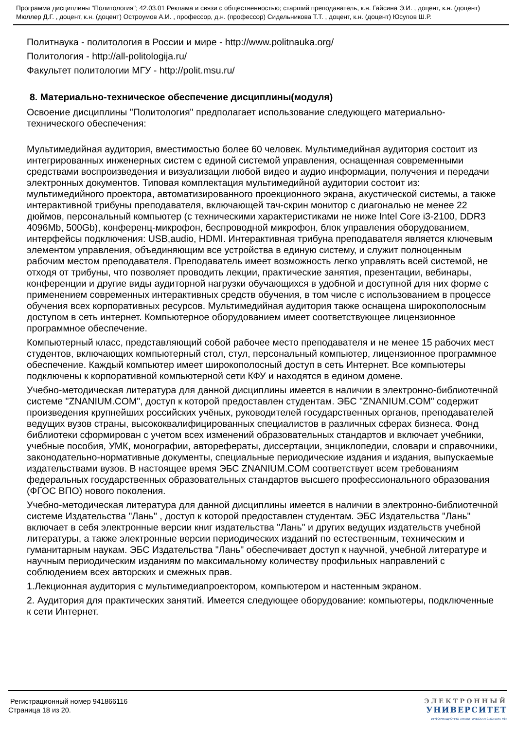Программа дисциплины "Политология"; 42.03.01 Реклама и связи с общественностью; старший преподаватель, к.н. Гайсина Э.И. , доцент, к.н. (доцент) Мюллер Д.Г. , доцент, к.н. (доцент) Остроумов А.И. , профессор, д.н. (профессор) Сидельникова Т.Т. , доцент, к.н. (доцент) Юсупов Ш.Р.
Политнаука - политология в России и мире - http://www.politnauka.org/
Политология - http://all-politologija.ru/
Факультет политологии МГУ - http://polit.msu.ru/
8. Материально-техническое обеспечение дисциплины(модуля)
Освоение дисциплины "Политология" предполагает использование следующего материально-технического обеспечения:
Мультимедийная аудитория, вместимостью более 60 человек. Мультимедийная аудитория состоит из интегрированных инженерных систем с единой системой управления, оснащенная современными средствами воспроизведения и визуализации любой видео и аудио информации, получения и передачи электронных документов. Типовая комплектация мультимедийной аудитории состоит из: мультимедийного проектора, автоматизированного проекционного экрана, акустической системы, а также интерактивной трибуны преподавателя, включающей тач-скрин монитор с диагональю не менее 22 дюймов, персональный компьютер (с техническими характеристиками не ниже Intel Core i3-2100, DDR3 4096Mb, 500Gb), конференц-микрофон, беспроводной микрофон, блок управления оборудованием, интерфейсы подключения: USB,audio, HDMI. Интерактивная трибуна преподавателя является ключевым элементом управления, объединяющим все устройства в единую систему, и служит полноценным рабочим местом преподавателя. Преподаватель имеет возможность легко управлять всей системой, не отходя от трибуны, что позволяет проводить лекции, практические занятия, презентации, вебинары, конференции и другие виды аудиторной нагрузки обучающихся в удобной и доступной для них форме с применением современных интерактивных средств обучения, в том числе с использованием в процессе обучения всех корпоративных ресурсов. Мультимедийная аудитория также оснащена широкополосным доступом в сеть интернет. Компьютерное оборудованием имеет соответствующее лицензионное программное обеспечение.
Компьютерный класс, представляющий собой рабочее место преподавателя и не менее 15 рабочих мест студентов, включающих компьютерный стол, стул, персональный компьютер, лицензионное программное обеспечение. Каждый компьютер имеет широкополосный доступ в сеть Интернет. Все компьютеры подключены к корпоративной компьютерной сети КФУ и находятся в едином домене.
Учебно-методическая литература для данной дисциплины имеется в наличии в электронно-библиотечной системе "ZNANIUM.COM", доступ к которой предоставлен студентам. ЭБС "ZNANIUM.COM" содержит произведения крупнейших российских учёных, руководителей государственных органов, преподавателей ведущих вузов страны, высококвалифицированных специалистов в различных сферах бизнеса. Фонд библиотеки сформирован с учетом всех изменений образовательных стандартов и включает учебники, учебные пособия, УМК, монографии, авторефераты, диссертации, энциклопедии, словари и справочники, законодательно-нормативные документы, специальные периодические издания и издания, выпускаемые издательствами вузов. В настоящее время ЭБС ZNANIUM.COM соответствует всем требованиям федеральных государственных образовательных стандартов высшего профессионального образования (ФГОС ВПО) нового поколения.
Учебно-методическая литература для данной дисциплины имеется в наличии в электронно-библиотечной системе Издательства "Лань" , доступ к которой предоставлен студентам. ЭБС Издательства "Лань" включает в себя электронные версии книг издательства "Лань" и других ведущих издательств учебной литературы, а также электронные версии периодических изданий по естественным, техническим и гуманитарным наукам. ЭБС Издательства "Лань" обеспечивает доступ к научной, учебной литературе и научным периодическим изданиям по максимальному количеству профильных направлений с соблюдением всех авторских и смежных прав.
1.Лекционная аудитория с мультимедиапроектором, компьютером и настенным экраном.
2. Аудитория для практических занятий. Имеется следующее оборудование: компьютеры, подключенные к сети Интернет.
Регистрационный номер 941866116
Страница 18 из 20.
ЭЛЕКТРОННЫЙ
УНИВЕРСИТЕТ
ИНФОРМАЦИОННО-АНАЛИТИЧЕСКАЯ СИСТЕМА КФУ